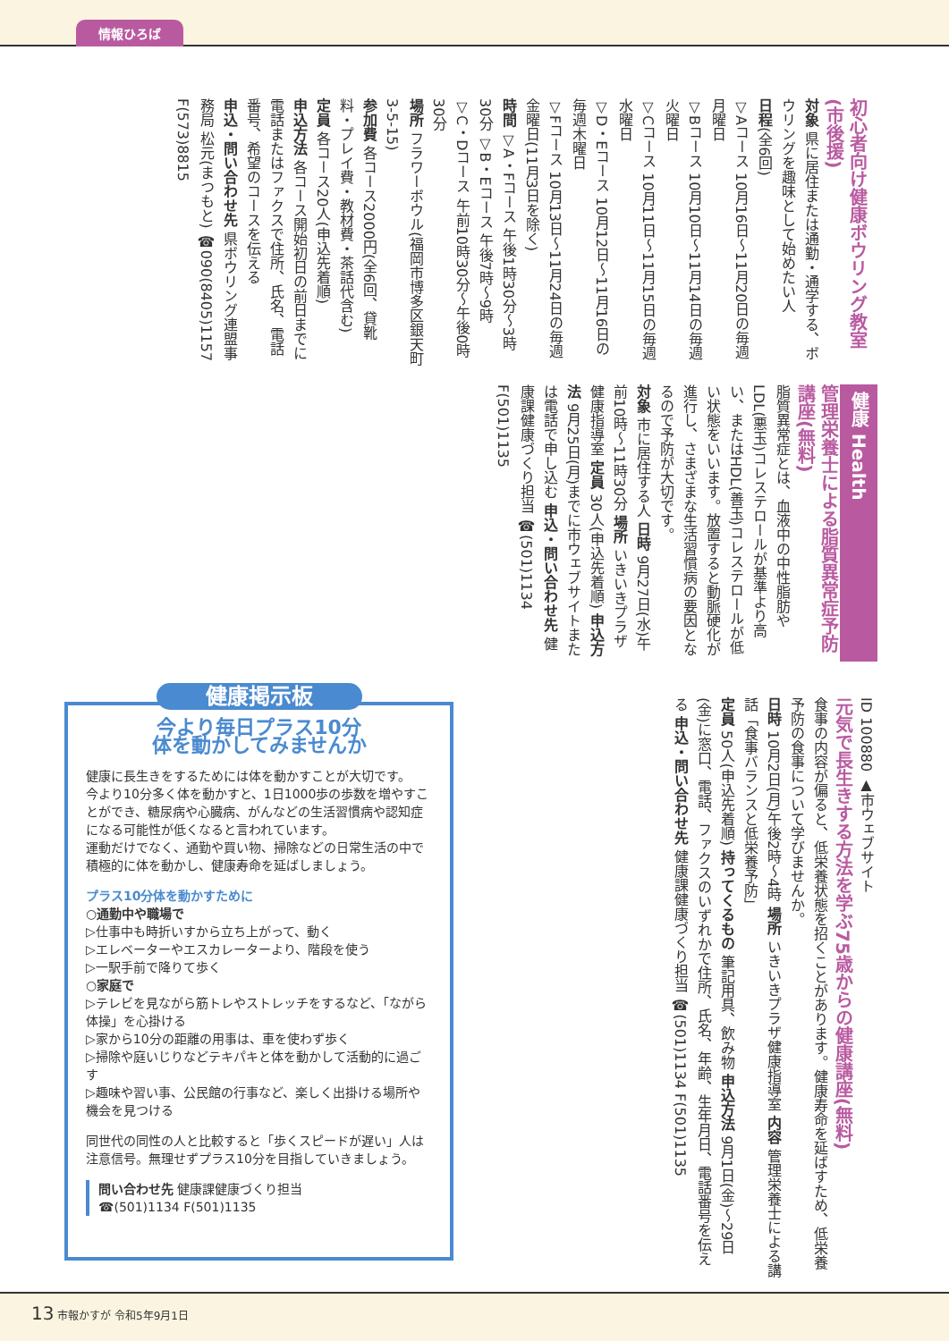情報ひろば
初心者向け健康ボウリング教室(市後援)
対象 県に居住または通勤・通学する、ボウリングを趣味として始めたい人
日程(全6回)
▽Aコース 10月16日～11月20日の毎週月曜日
▽Bコース 10月10日～11月14日の毎週火曜日
▽Cコース 10月11日～11月15日の毎週水曜日
▽D・Eコース 10月12日～11月16日の毎週木曜日
▽Fコース 10月13日～11月24日の毎週金曜日(11月3日を除く)
時間 ▽A・Fコース 午後1時30分～3時30分 ▽B・Eコース 午後7時～9時 ▽C・Dコース 午前10時30分～午後0時30分
場所 フラワーボウル(福岡市博多区銀天町3-5-15)
参加費 各コース2000円(全6回、貸靴料・プレイ費・教材費・茶話代含む)
定員 各コース20人(申込先着順)
申込方法 各コース開始初日の前日までに電話またはファクスで住所、氏名、電話番号、希望のコースを伝える
申込・問い合わせ先 県ボウリング連盟事務局 松元(まつもと) ☎090(8405)1157 F(573)8815
健康 Health
管理栄養士による脂質異常症予防講座(無料)
脂質異常症とは、血液中の中性脂肪やLDL(悪玉)コレステロールが基準より高い、またはHDL(善玉)コレステロールが低い状態をいいます。放置すると動脈硬化が進行し、さまざまな生活習慣病の要因となるので予防が大切です。
対象 市に居住する人 日時 9月27日(水)午前10時～11時30分 場所 いきいきプラザ健康指導室 定員 30人(申込先着順) 申込方法 9月25日(月)までに市ウェブサイトまたは電話で申し込む 申込・問い合わせ先 健康課健康づくり担当 ☎(501)1134 F(501)1135
ID 100880 ▲市ウェブサイト
元気で長生きする方法を学ぶ75歳からの健康講座(無料)
食事の内容が偏ると、低栄養状態を招くことがあります。健康寿命を延ばすため、低栄養予防の食事について学びませんか。
日時 10月2日(月)午後2時～4時 場所 いきいきプラザ健康指導室 内容 管理栄養士による講話「食事バランスと低栄養予防」
定員 50人(申込先着順) 持ってくるもの 筆記用具、飲み物 申込方法 9月1日(金)～29日(金)に窓口、電話、ファクスのいずれかで住所、氏名、年齢、生年月日、電話番号を伝える 申込・問い合わせ先 健康課健康づくり担当 ☎(501)1134 F(501)1135
健康掲示板
今より毎日プラス10分
体を動かしてみませんか
健康に長生きをするためには体を動かすことが大切です。
今より10分多く体を動かすと、1日1000歩の歩数を増やすことができ、糖尿病や心臓病、がんなどの生活習慣病や認知症になる可能性が低くなると言われています。
運動だけでなく、通勤や買い物、掃除などの日常生活の中で積極的に体を動かし、健康寿命を延ばしましょう。
プラス10分体を動かすために
○通勤中や職場で
▷仕事中も時折いすから立ち上がって、動く
▷エレベーターやエスカレーターより、階段を使う
▷一駅手前で降りて歩く
○家庭で
▷テレビを見ながら筋トレやストレッチをするなど、「ながら体操」を心掛ける
▷家から10分の距離の用事は、車を使わず歩く
▷掃除や庭いじりなどテキパキと体を動かして活動的に過ごす
▷趣味や習い事、公民館の行事など、楽しく出掛ける場所や機会を見つける
同世代の同性の人と比較すると「歩くスピードが遅い」人は注意信号。無理せずプラス10分を目指していきましょう。
問い合わせ先 健康課健康づくり担当
☎(501)1134 F(501)1135
13 市報かすが 令和5年9月1日